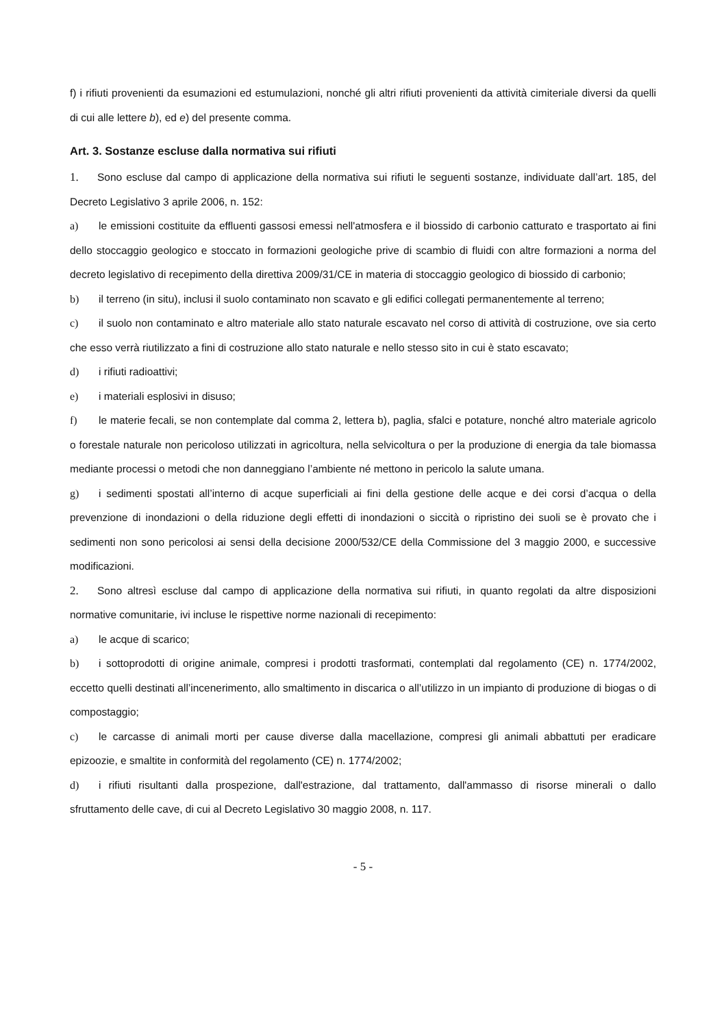f) i rifiuti provenienti da esumazioni ed estumulazioni, nonché gli altri rifiuti provenienti da attività cimiteriale diversi da quelli di cui alle lettere b), ed e) del presente comma.
Art. 3. Sostanze escluse dalla normativa sui rifiuti
1. Sono escluse dal campo di applicazione della normativa sui rifiuti le seguenti sostanze, individuate dall’art. 185, del Decreto Legislativo 3 aprile 2006, n. 152:
a) le emissioni costituite da effluenti gassosi emessi nell'atmosfera e il biossido di carbonio catturato e trasportato ai fini dello stoccaggio geologico e stoccato in formazioni geologiche prive di scambio di fluidi con altre formazioni a norma del decreto legislativo di recepimento della direttiva 2009/31/CE in materia di stoccaggio geologico di biossido di carbonio;
b) il terreno (in situ), inclusi il suolo contaminato non scavato e gli edifici collegati permanentemente al terreno;
c) il suolo non contaminato e altro materiale allo stato naturale escavato nel corso di attività di costruzione, ove sia certo che esso verrà riutilizzato a fini di costruzione allo stato naturale e nello stesso sito in cui è stato escavato;
d) i rifiuti radioattivi;
e) i materiali esplosivi in disuso;
f) le materie fecali, se non contemplate dal comma 2, lettera b), paglia, sfalci e potature, nonché altro materiale agricolo o forestale naturale non pericoloso utilizzati in agricoltura, nella selvicoltura o per la produzione di energia da tale biomassa mediante processi o metodi che non danneggiano l’ambiente né mettono in pericolo la salute umana.
g) i sedimenti spostati all’interno di acque superficiali ai fini della gestione delle acque e dei corsi d’acqua o della prevenzione di inondazioni o della riduzione degli effetti di inondazioni o siccità o ripristino dei suoli se è provato che i sedimenti non sono pericolosi ai sensi della decisione 2000/532/CE della Commissione del 3 maggio 2000, e successive modificazioni.
2. Sono altresì escluse dal campo di applicazione della normativa sui rifiuti, in quanto regolati da altre disposizioni normative comunitarie, ivi incluse le rispettive norme nazionali di recepimento:
a) le acque di scarico;
b) i sottoprodotti di origine animale, compresi i prodotti trasformati, contemplati dal regolamento (CE) n. 1774/2002, eccetto quelli destinati all’incenerimento, allo smaltimento in discarica o all’utilizzo in un impianto di produzione di biogas o di compostaggio;
c) le carcasse di animali morti per cause diverse dalla macellazione, compresi gli animali abbattuti per eradicare epizoozie, e smaltite in conformità del regolamento (CE) n. 1774/2002;
d) i rifiuti risultanti dalla prospezione, dall'estrazione, dal trattamento, dall'ammasso di risorse minerali o dallo sfruttamento delle cave, di cui al Decreto Legislativo 30 maggio 2008, n. 117.
- 5 -